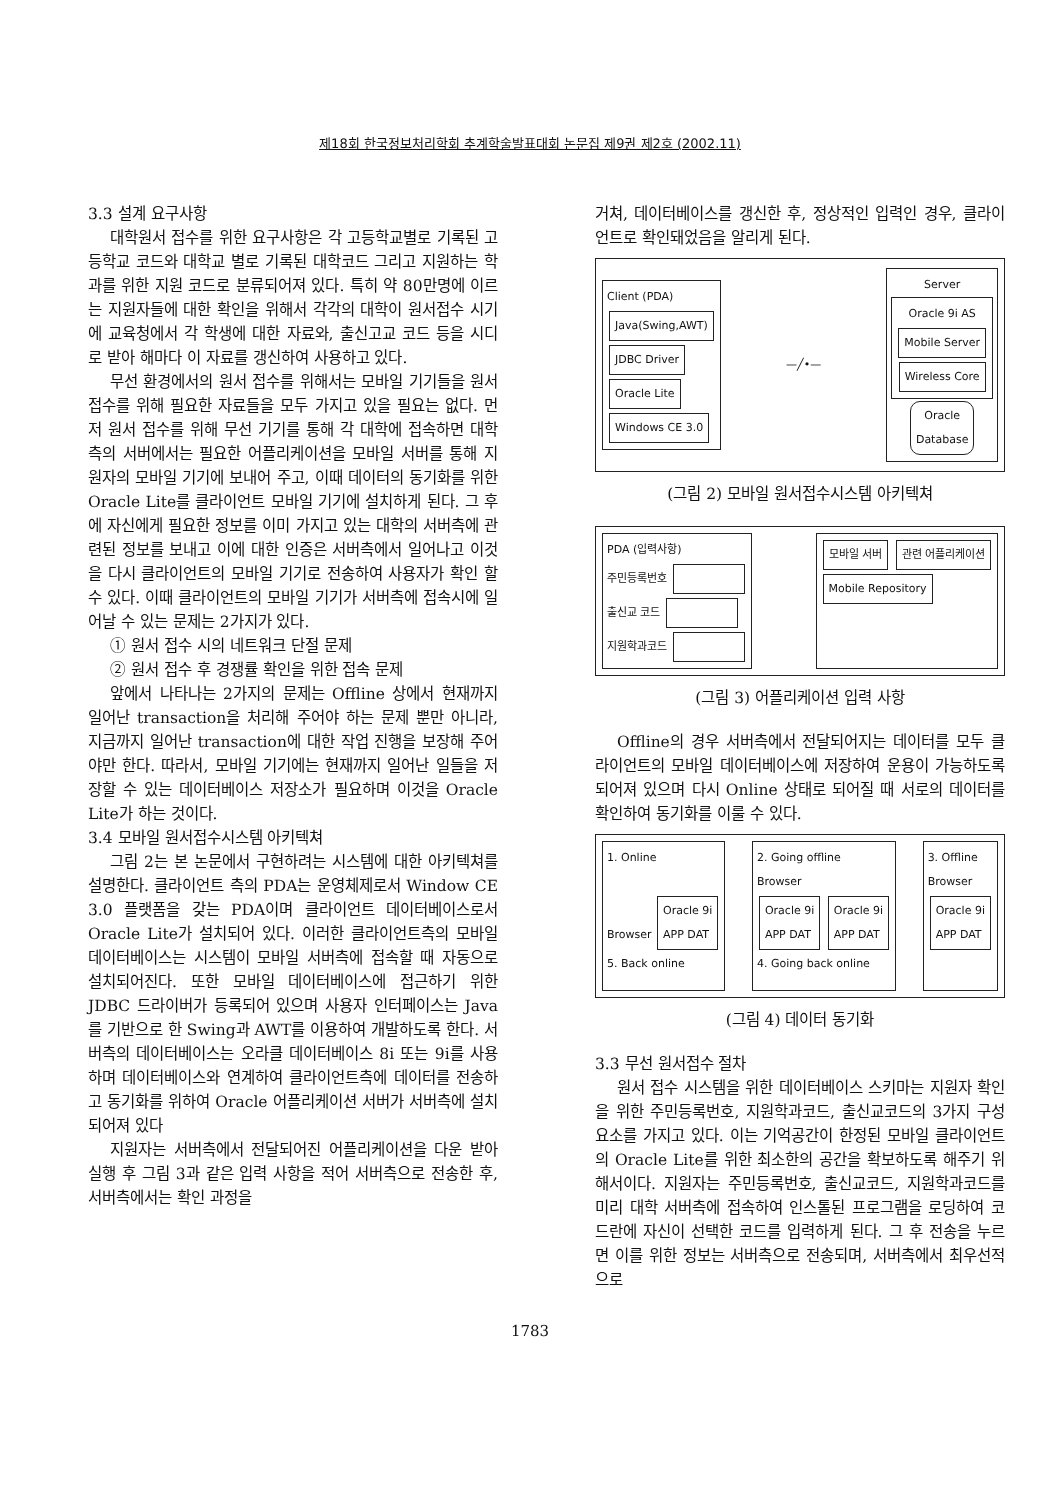제18회 한국정보처리학회 추계학술발표대회 논문집 제9권 제2호 (2002.11)
3.3 설계 요구사항
대학원서 접수를 위한 요구사항은 각 고등학교별로 기록된 고등학교 코드와 대학교 별로 기록된 대학코드 그리고 지원하는 학과를 위한 지원 코드로 분류되어져 있다. 특히 약 80만명에 이르는 지원자들에 대한 확인을 위해서 각각의 대학이 원서접수 시기에 교육청에서 각 학생에 대한 자료와, 출신고교 코드 등을 시디로 받아 해마다 이 자료를 갱신하여 사용하고 있다.
무선 환경에서의 원서 접수를 위해서는 모바일 기기들을 원서 접수를 위해 필요한 자료들을 모두 가지고 있을 필요는 없다. 먼저 원서 접수를 위해 무선 기기를 통해 각 대학에 접속하면 대학측의 서버에서는 필요한 어플리케이션을 모바일 서버를 통해 지원자의 모바일 기기에 보내어 주고, 이때 데이터의 동기화를 위한 Oracle Lite를 클라이언트 모바일 기기에 설치하게 된다. 그 후에 자신에게 필요한 정보를 이미 가지고 있는 대학의 서버측에 관련된 정보를 보내고 이에 대한 인증은 서버측에서 일어나고 이것을 다시 클라이언트의 모바일 기기로 전송하여 사용자가 확인 할 수 있다. 이때 클라이언트의 모바일 기기가 서버측에 접속시에 일어날 수 있는 문제는 2가지가 있다.
① 원서 접수 시의 네트워크 단절 문제
② 원서 접수 후 경쟁률 확인을 위한 접속 문제
앞에서 나타나는 2가지의 문제는 Offline 상에서 현재까지 일어난 transaction을 처리해 주어야 하는 문제 뿐만 아니라, 지금까지 일어난 transaction에 대한 작업 진행을 보장해 주어야만 한다. 따라서, 모바일 기기에는 현재까지 일어난 일들을 저장할 수 있는 데이터베이스 저장소가 필요하며 이것을 Oracle Lite가 하는 것이다.
3.4 모바일 원서접수시스템 아키텍쳐
그림 2는 본 논문에서 구현하려는 시스템에 대한 아키텍쳐를 설명한다. 클라이언트 측의 PDA는 운영체제로서 Window CE 3.0 플랫폼을 갖는 PDA이며 클라이언트 데이터베이스로서 Oracle Lite가 설치되어 있다. 이러한 클라이언트측의 모바일 데이터베이스는 시스템이 모바일 서버측에 접속할 때 자동으로 설치되어진다. 또한 모바일 데이터베이스에 접근하기 위한 JDBC 드라이버가 등록되어 있으며 사용자 인터페이스는 Java를 기반으로 한 Swing과 AWT를 이용하여 개발하도록 한다. 서버측의 데이터베이스는 오라클 데이터베이스 8i 또는 9i를 사용하며 데이터베이스와 연계하여 클라이언트측에 데이터를 전송하고 동기화를 위하여 Oracle 어플리케이션 서버가 서버측에 설치되어져 있다
지원자는 서버측에서 전달되어진 어플리케이션을 다운 받아 실행 후 그림 3과 같은 입력 사항을 적어 서버측으로 전송한 후, 서버측에서는 확인 과정을
거쳐, 데이터베이스를 갱신한 후, 정상적인 입력인 경우, 클라이언트로 확인돼었음을 알리게 된다.
Client (PDA)
Java(Swing,AWT)
JDBC Driver
Oracle Lite
Windows CE 3.0
—╱•—
Server
Oracle 9i AS
Mobile Server
Wireless Core
Oracle
Database
(그림 2) 모바일 원서접수시스템 아키텍쳐
PDA (입력사항)
주민등록번호
출신교 코드
지원학과코드
모바일 서버 관련 어플리케이션
Mobile Repository
(그림 3) 어플리케이션 입력 사항
Offline의 경우 서버측에서 전달되어지는 데이터를 모두 클라이언트의 모바일 데이터베이스에 저장하여 운용이 가능하도록 되어져 있으며 다시 Online 상태로 되어질 때 서로의 데이터를 확인하여 동기화를 이룰 수 있다.
1. Online
Browser Oracle 9i
APP DAT
5. Back online
2. Going offline
Browser
Oracle 9i
APP DAT Oracle 9i
APP DAT
4. Going back online
3. Offline
Browser
Oracle 9i
APP DAT
(그림 4) 데이터 동기화
3.3 무선 원서접수 절차
원서 접수 시스템을 위한 데이터베이스 스키마는 지원자 확인을 위한 주민등록번호, 지원학과코드, 출신교코드의 3가지 구성요소를 가지고 있다. 이는 기억공간이 한정된 모바일 클라이언트의 Oracle Lite를 위한 최소한의 공간을 확보하도록 해주기 위해서이다. 지원자는 주민등록번호, 출신교코드, 지원학과코드를 미리 대학 서버측에 접속하여 인스톨된 프로그램을 로딩하여 코드란에 자신이 선택한 코드를 입력하게 된다. 그 후 전송을 누르면 이를 위한 정보는 서버측으로 전송되며, 서버측에서 최우선적으로
1783